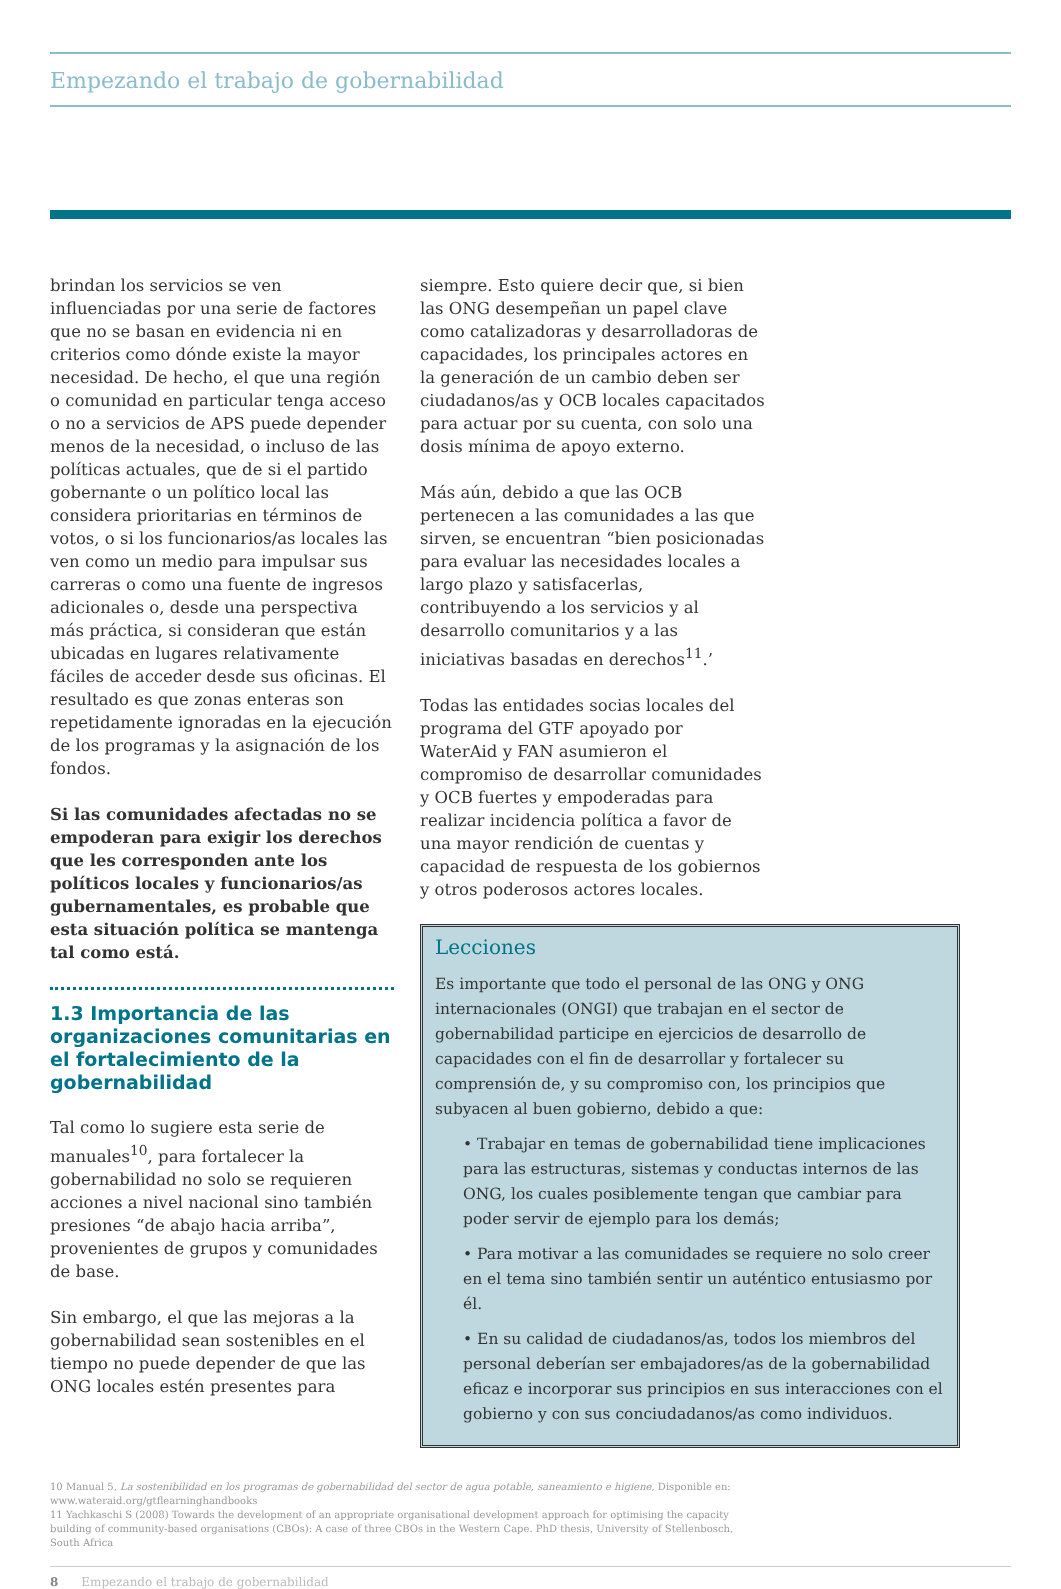Empezando el trabajo de gobernabilidad
brindan los servicios se ven influenciadas por una serie de factores que no se basan en evidencia ni en criterios como dónde existe la mayor necesidad. De hecho, el que una región o comunidad en particular tenga acceso o no a servicios de APS puede depender menos de la necesidad, o incluso de las políticas actuales, que de si el partido gobernante o un político local las considera prioritarias en términos de votos, o si los funcionarios/as locales las ven como un medio para impulsar sus carreras o como una fuente de ingresos adicionales o, desde una perspectiva más práctica, si consideran que están ubicadas en lugares relativamente fáciles de acceder desde sus oficinas. El resultado es que zonas enteras son repetidamente ignoradas en la ejecución de los programas y la asignación de los fondos.
Si las comunidades afectadas no se empoderan para exigir los derechos que les corresponden ante los políticos locales y funcionarios/as gubernamentales, es probable que esta situación política se mantenga tal como está.
1.3 Importancia de las organizaciones comunitarias en el fortalecimiento de la gobernabilidad
Tal como lo sugiere esta serie de manuales<sup>10</sup>, para fortalecer la gobernabilidad no solo se requieren acciones a nivel nacional sino también presiones “de abajo hacia arriba”, provenientes de grupos y comunidades de base.
Sin embargo, el que las mejoras a la gobernabilidad sean sostenibles en el tiempo no puede depender de que las ONG locales estén presentes para
siempre. Esto quiere decir que, si bien las ONG desempeñan un papel clave como catalizadoras y desarrolladoras de capacidades, los principales actores en la generación de un cambio deben ser ciudadanos/as y OCB locales capacitados para actuar por su cuenta, con solo una dosis mínima de apoyo externo.
Más aún, debido a que las OCB pertenecen a las comunidades a las que sirven, se encuentran “bien posicionadas para evaluar las necesidades locales a largo plazo y satisfacerlas, contribuyendo a los servicios y al desarrollo comunitarios y a las iniciativas basadas en derechos<sup>11</sup>.’
Todas las entidades socias locales del programa del GTF apoyado por WaterAid y FAN asumieron el compromiso de desarrollar comunidades y OCB fuertes y empoderadas para realizar incidencia política a favor de una mayor rendición de cuentas y capacidad de respuesta de los gobiernos y otros poderosos actores locales.
Lecciones
Es importante que todo el personal de las ONG y ONG internacionales (ONGI) que trabajan en el sector de gobernabilidad participe en ejercicios de desarrollo de capacidades con el fin de desarrollar y fortalecer su comprensión de, y su compromiso con, los principios que subyacen al buen gobierno, debido a que:
• Trabajar en temas de gobernabilidad tiene implicaciones para las estructuras, sistemas y conductas internos de las ONG, los cuales posiblemente tengan que cambiar para poder servir de ejemplo para los demás;
• Para motivar a las comunidades se requiere no solo creer en el tema sino también sentir un auténtico entusiasmo por él.
• En su calidad de ciudadanos/as, todos los miembros del personal deberían ser embajadores/as de la gobernabilidad eficaz e incorporar sus principios en sus interacciones con el gobierno y con sus conciudadanos/as como individuos.
10 Manual 5, La sostenibilidad en los programas de gobernabilidad del sector de agua potable, saneamiento e higiene, Disponible en: www.wateraid.org/gtflearninghandbooks
11 Yachkaschi S (2008) Towards the development of an appropriate organisational development approach for optimising the capacity building of community-based organisations (CBOs): A case of three CBOs in the Western Cape. PhD thesis, University of Stellenbosch, South Africa
8 Empezando el trabajo de gobernabilidad